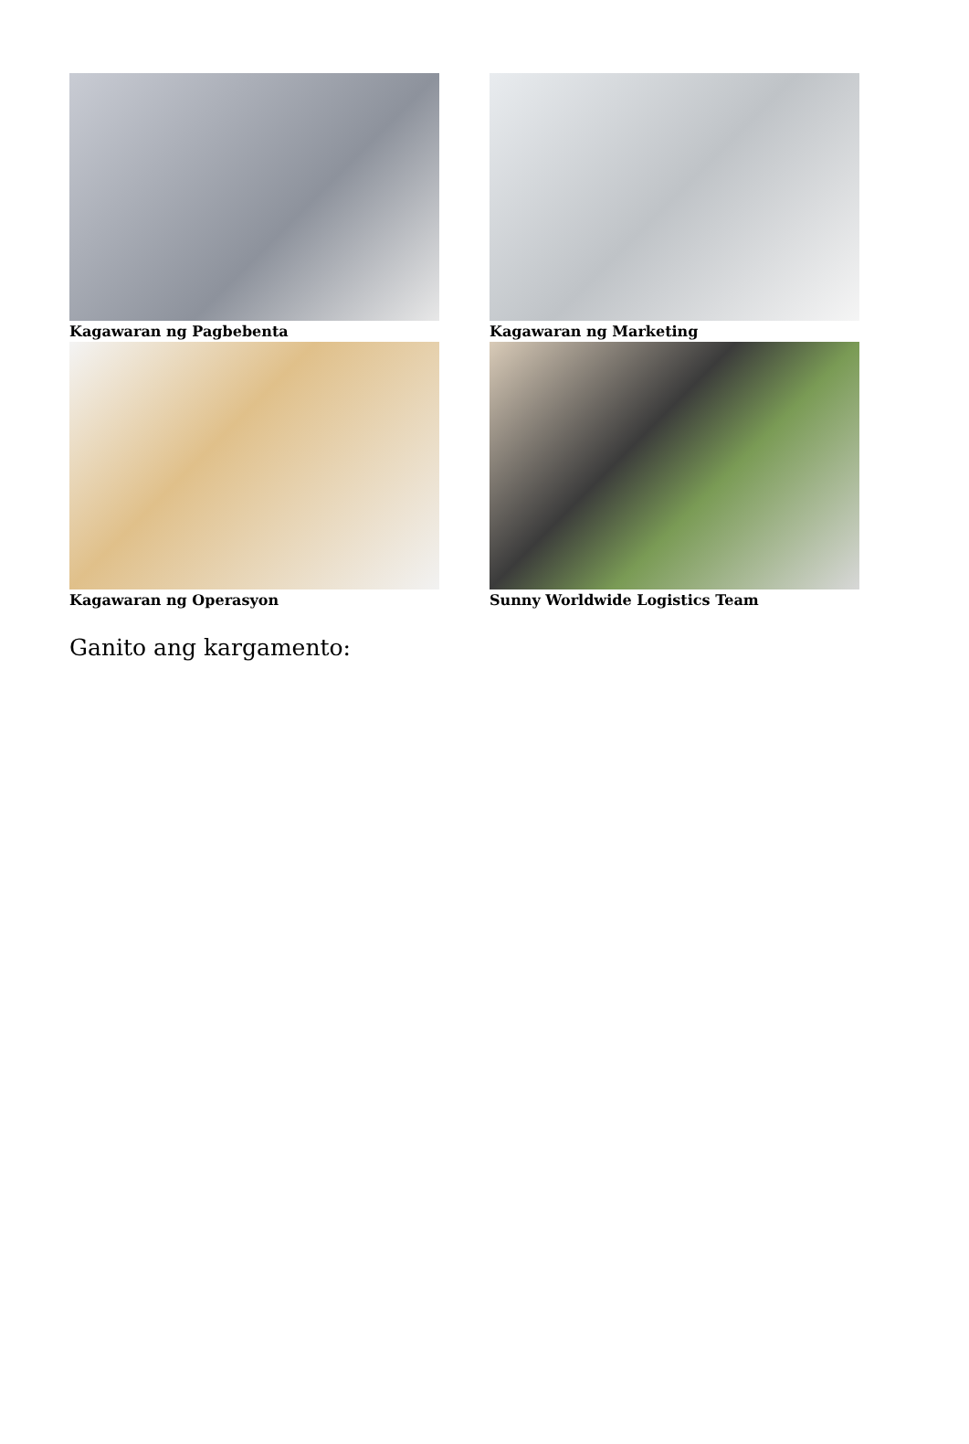Kagawaran ng Pagbebenta
Kagawaran ng Marketing
Kagawaran ng Operasyon
Sunny Worldwide Logistics Team
Ganito ang kargamento: